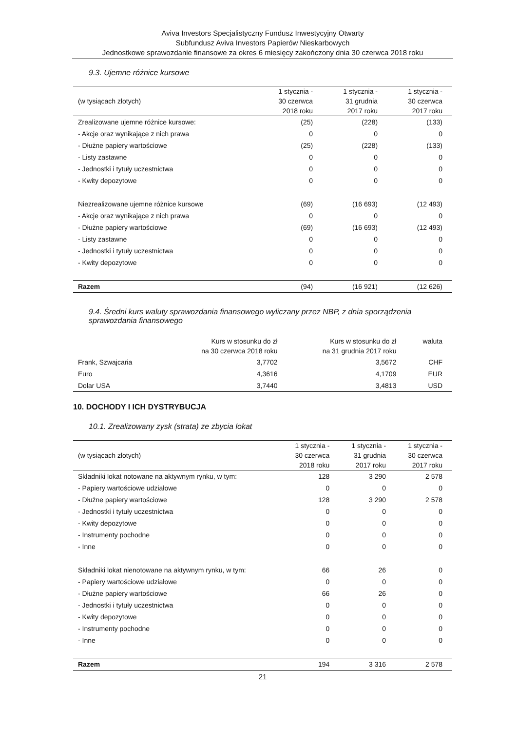Aviva Investors Specjalistyczny Fundusz Inwestycyjny Otwarty
Subfundusz Aviva Investors Papierów Nieskarbowych
Jednostkowe sprawozdanie finansowe za okres 6 miesięcy zakończony dnia 30 czerwca 2018 roku
9.3. Ujemne różnice kursowe
| (w tysiącach złotych) | 1 stycznia - 30 czerwca 2018 roku | 1 stycznia - 31 grudnia 2017 roku | 1 stycznia - 30 czerwca 2017 roku |
| --- | --- | --- | --- |
| Zrealizowane ujemne różnice kursowe: | (25) | (228) | (133) |
| - Akcje oraz wynikające z nich prawa | 0 | 0 | 0 |
| - Dłużne papiery wartościowe | (25) | (228) | (133) |
| - Listy zastawne | 0 | 0 | 0 |
| - Jednostki i tytuły uczestnictwa | 0 | 0 | 0 |
| - Kwity depozytowe | 0 | 0 | 0 |
| Niezrealizowane ujemne różnice kursowe | (69) | (16 693) | (12 493) |
| - Akcje oraz wynikające z nich prawa | 0 | 0 | 0 |
| - Dłużne papiery wartościowe | (69) | (16 693) | (12 493) |
| - Listy zastawne | 0 | 0 | 0 |
| - Jednostki i tytuły uczestnictwa | 0 | 0 | 0 |
| - Kwity depozytowe | 0 | 0 | 0 |
| Razem | (94) | (16 921) | (12 626) |
9.4. Średni kurs waluty sprawozdania finansowego wyliczany przez NBP, z dnia sporządzenia sprawozdania finansowego
| | Kurs w stosunku do zł na 30 czerwca 2018 roku | Kurs w stosunku do zł na 31 grudnia 2017 roku | waluta |
| --- | --- | --- | --- |
| Frank, Szwajcaria | 3,7702 | 3,5672 | CHF |
| Euro | 4,3616 | 4,1709 | EUR |
| Dolar USA | 3,7440 | 3,4813 | USD |
10. DOCHODY I ICH DYSTRYBUCJA
10.1. Zrealizowany zysk (strata) ze zbycia lokat
| (w tysiącach złotych) | 1 stycznia - 30 czerwca 2018 roku | 1 stycznia - 31 grudnia 2017 roku | 1 stycznia - 30 czerwca 2017 roku |
| --- | --- | --- | --- |
| Składniki lokat notowane na aktywnym rynku, w tym: | 128 | 3 290 | 2 578 |
| - Papiery wartościowe udziałowe | 0 | 0 | 0 |
| - Dłużne papiery wartościowe | 128 | 3 290 | 2 578 |
| - Jednostki i tytuły uczestnictwa | 0 | 0 | 0 |
| - Kwity depozytowe | 0 | 0 | 0 |
| - Instrumenty pochodne | 0 | 0 | 0 |
| - Inne | 0 | 0 | 0 |
| Składniki lokat nienotowane na aktywnym rynku, w tym: | 66 | 26 | 0 |
| - Papiery wartościowe udziałowe | 0 | 0 | 0 |
| - Dłużne papiery wartościowe | 66 | 26 | 0 |
| - Jednostki i tytuły uczestnictwa | 0 | 0 | 0 |
| - Kwity depozytowe | 0 | 0 | 0 |
| - Instrumenty pochodne | 0 | 0 | 0 |
| - Inne | 0 | 0 | 0 |
| Razem | 194 | 3 316 | 2 578 |
21